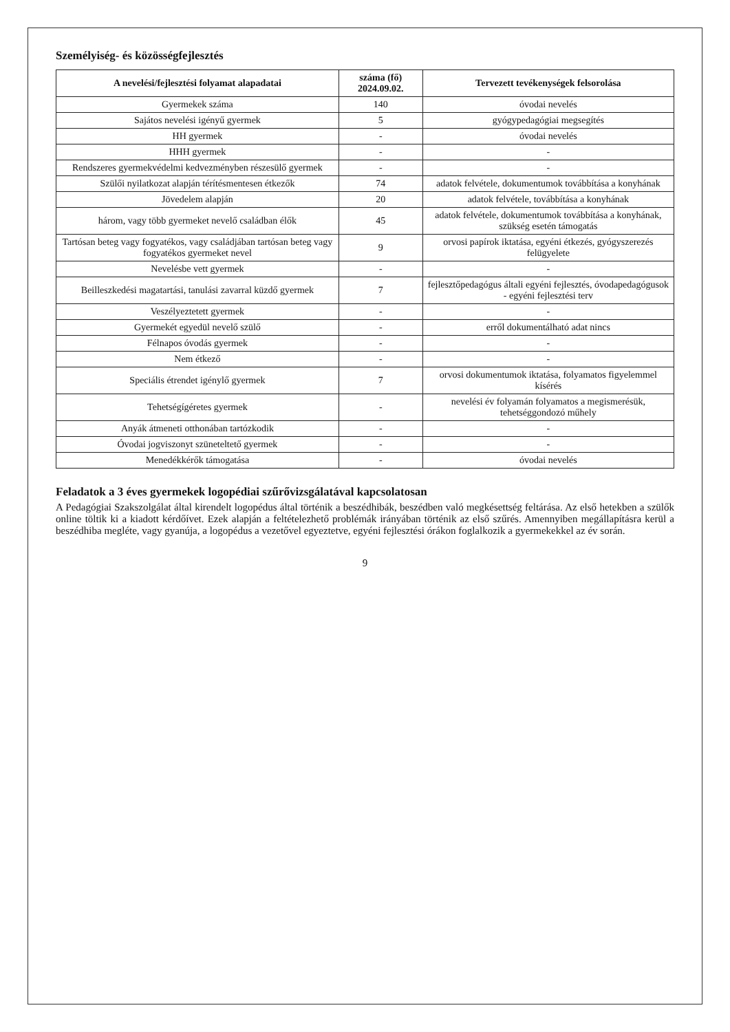Személyiség- és közösségfejlesztés
| A nevelési/fejlesztési folyamat alapadatai | száma (fő) 2024.09.02. | Tervezett tevékenységek felsorolása |
| --- | --- | --- |
| Gyermekek száma | 140 | óvodai nevelés |
| Sajátos nevelési igényű gyermek | 5 | gyógypedagógiai megsegítés |
| HH gyermek | - | óvodai nevelés |
| HHH gyermek | - | - |
| Rendszeres gyermekvédelmi kedvezményben részesülő gyermek | - | - |
| Szülői nyilatkozat alapján térítésmentesen étkezők | 74 | adatok felvétele, dokumentumok továbbítása a konyhának |
| Jövedelem alapján | 20 | adatok felvétele, továbbítása a konyhának |
| három, vagy több gyermeket nevelő családban élők | 45 | adatok felvétele, dokumentumok továbbítása a konyhának, szükség esetén támogatás |
| Tartósan beteg vagy fogyatékos, vagy családjában tartósan beteg vagy fogyatékos gyermeket nevel | 9 | orvosi papírok iktatása, egyéni étkezés, gyógyszerezés felügyelete |
| Nevelésbe vett gyermek | - | - |
| Beilleszkedési magatartási, tanulási zavarral küzdő gyermek | 7 | fejlesztőpedagógus általi egyéni fejlesztés, óvodapedagógusok - egyéni fejlesztési terv |
| Veszélyeztetett gyermek | - | - |
| Gyermekét egyedül nevelő szülő | - | erről dokumentálható adat nincs |
| Félnapos óvodás gyermek | - | - |
| Nem étkező | - | - |
| Speciális étrendet igénylő gyermek | 7 | orvosi dokumentumok iktatása, folyamatos figyelemmel kísérés |
| Tehetségígéretes gyermek | - | nevelési év folyamán folyamatos a megismerésük, tehetséggondozó műhely |
| Anyák átmeneti otthonában tartózkodik | - | - |
| Óvodai jogviszonyt szüneteltető gyermek | - | - |
| Menedékkérők támogatása | - | óvodai nevelés |
Feladatok a 3 éves gyermekek logopédiai szűrővizsgálatával kapcsolatosan
A Pedagógiai Szakszolgálat által kirendelt logopédus által történik a beszédhibák, beszédben való megkésettség feltárása. Az első hetekben a szülők online töltik ki a kiadott kérdőívet. Ezek alapján a feltételezhető problémák irányában történik az első szűrés. Amennyiben megállapításra kerül a beszédhiba megléte, vagy gyanúja, a logopédus a vezetővel egyeztetve, egyéni fejlesztési órákon foglalkozik a gyermekekkel az év során.
9